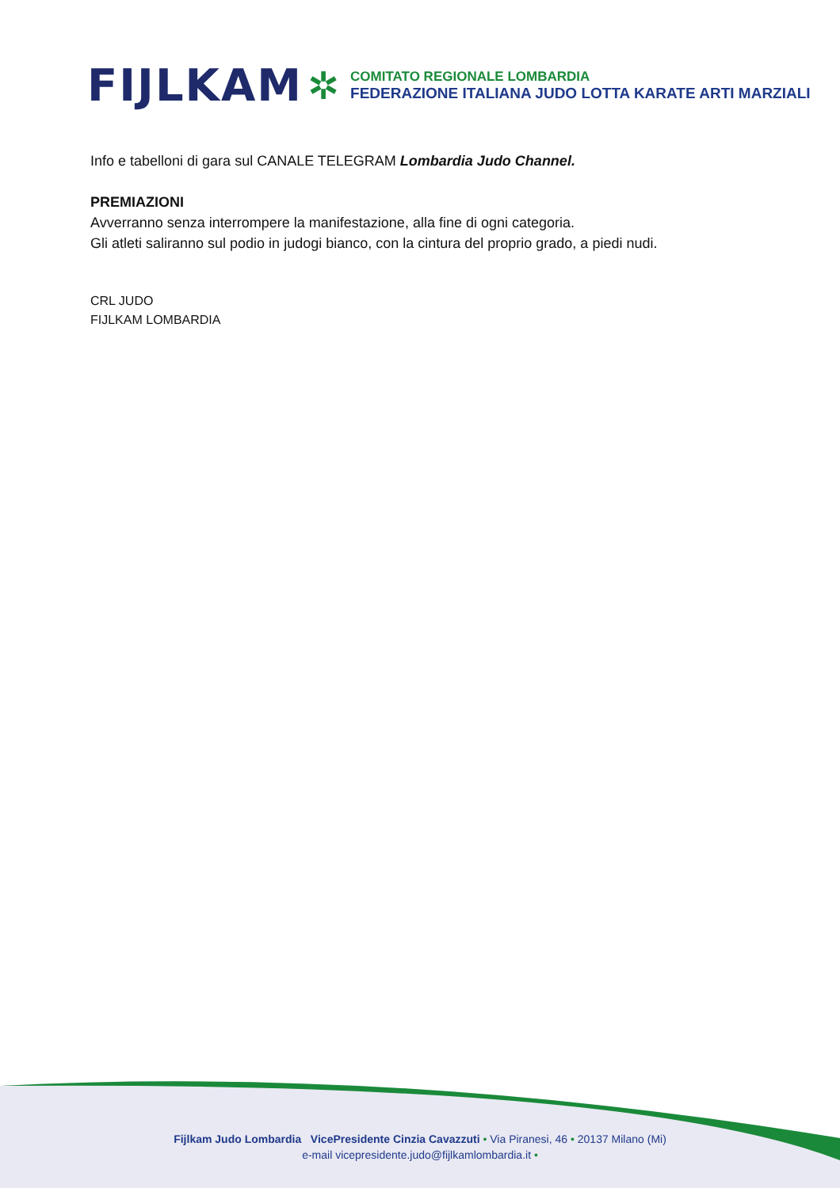FIJLKAM ✲
COMITATO REGIONALE LOMBARDIA
FEDERAZIONE ITALIANA JUDO LOTTA KARATE ARTI MARZIALI
Info e tabelloni di gara sul CANALE TELEGRAM Lombardia Judo Channel.
PREMIAZIONI
Avverranno senza interrompere la manifestazione, alla fine di ogni categoria.
Gli atleti saliranno sul podio in judogi bianco, con la cintura del proprio grado, a piedi nudi.
CRL JUDO
FIJLKAM LOMBARDIA
Fijlkam Judo Lombardia VicePresidente Cinzia Cavazzuti • Via Piranesi, 46 • 20137 Milano (Mi)
e-mail vicepresidente.judo@fijlkamlombardia.it •